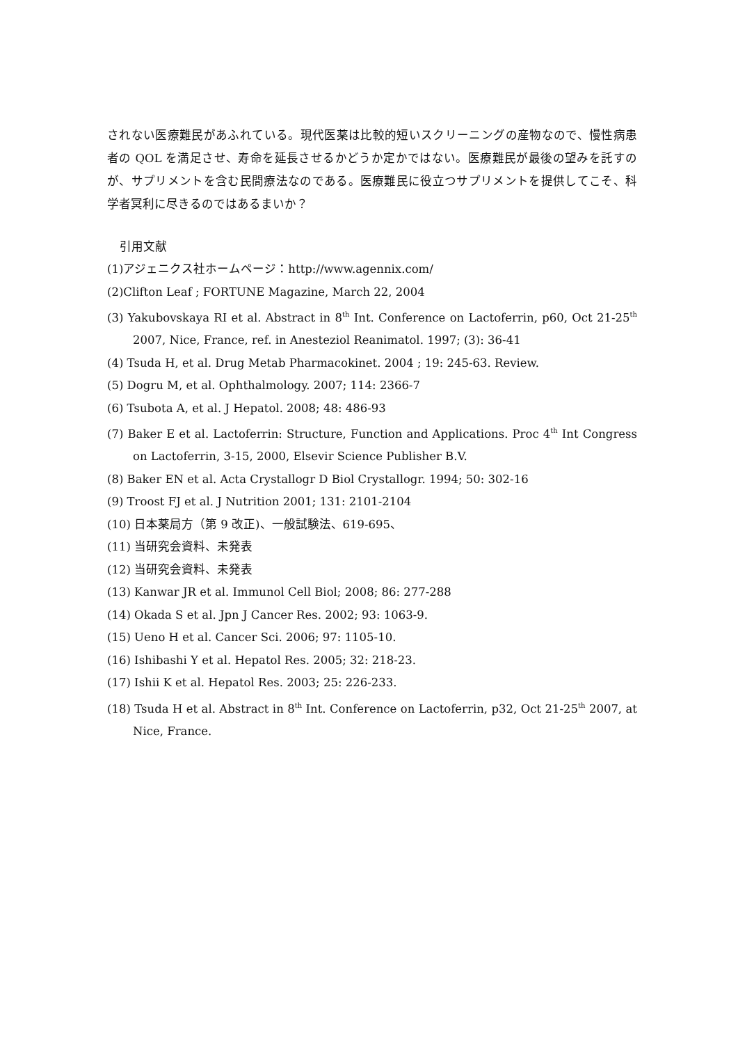されない医療難民があふれている。現代医薬は比較的短いスクリーニングの産物なので、慢性病患者の QOL を満足させ、寿命を延長させるかどうか定かではない。医療難民が最後の望みを託すのが、サプリメントを含む民間療法なのである。医療難民に役立つサプリメントを提供してこそ、科学者冥利に尽きるのではあるまいか？
引用文献
(1)アジェニクス社ホームページ：http://www.agennix.com/
(2)Clifton Leaf ; FORTUNE Magazine, March 22, 2004
(3) Yakubovskaya RI et al. Abstract in 8<sup>th</sup> Int. Conference on Lactoferrin, p60, Oct 21-25<sup>th</sup> 2007, Nice, France, ref. in Anesteziol Reanimatol. 1997; (3): 36-41
(4) Tsuda H, et al. Drug Metab Pharmacokinet. 2004 ; 19: 245-63. Review.
(5) Dogru M, et al. Ophthalmology. 2007; 114: 2366-7
(6) Tsubota A, et al. J Hepatol. 2008; 48: 486-93
(7) Baker E et al. Lactoferrin: Structure, Function and Applications. Proc 4<sup>th</sup> Int Congress on Lactoferrin, 3-15, 2000, Elsevir Science Publisher B.V.
(8) Baker EN et al. Acta Crystallogr D Biol Crystallogr. 1994; 50: 302-16
(9) Troost FJ et al. J Nutrition 2001; 131: 2101-2104
(10) 日本薬局方（第 9 改正)、一般試験法、619-695、
(11) 当研究会資料、未発表
(12) 当研究会資料、未発表
(13) Kanwar JR et al. Immunol Cell Biol; 2008; 86: 277-288
(14) Okada S et al. Jpn J Cancer Res. 2002; 93: 1063-9.
(15) Ueno H et al. Cancer Sci. 2006; 97: 1105-10.
(16) Ishibashi Y et al. Hepatol Res. 2005; 32: 218-23.
(17) Ishii K et al. Hepatol Res. 2003; 25: 226-233.
(18) Tsuda H et al. Abstract in 8<sup>th</sup> Int. Conference on Lactoferrin, p32, Oct 21-25<sup>th</sup> 2007, at Nice, France.